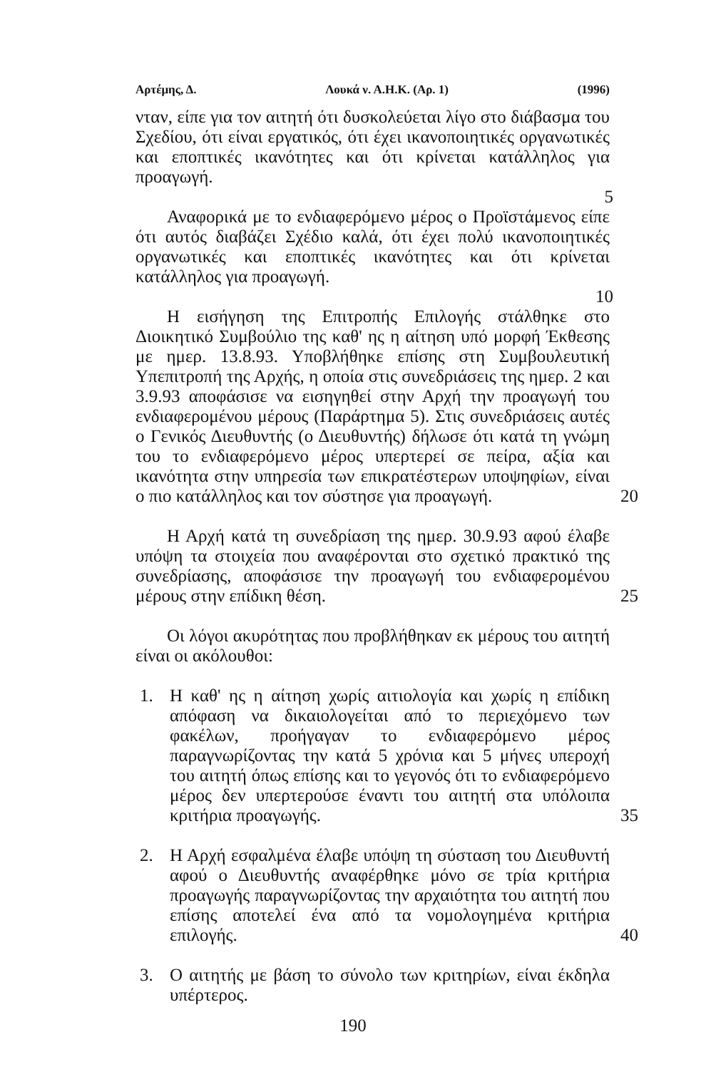Αρτέμης, Δ. Λουκά ν. Α.Η.Κ. (Αρ. 1) (1996)
νταν, είπε για τον αιτητή ότι δυσκολεύεται λίγο στο διάβασμα του Σχεδίου, ότι είναι εργατικός, ότι έχει ικανοποιητικές οργανωτικές και εποπτικές ικανότητες και ότι κρίνεται κατάλληλος για προαγωγή.
5
Αναφορικά με το ενδιαφερόμενο μέρος ο Προϊστάμενος είπε ότι αυτός διαβάζει Σχέδιο καλά, ότι έχει πολύ ικανοποιητικές οργανωτικές και εποπτικές ικανότητες και ότι κρίνεται κατάλληλος για προαγωγή.
10
Η εισήγηση της Επιτροπής Επιλογής στάλθηκε στο Διοικητικό Συμβούλιο της καθ' ης η αίτηση υπό μορφή Έκθεσης με ημερ. 13.8.93. Υποβλήθηκε επίσης στη Συμβουλευτική Υπεπιτροπή της Αρχής, η οποία στις συνεδριάσεις της ημερ. 2 και 3.9.93 αποφάσισε να εισηγηθεί στην Αρχή την προαγωγή του ενδιαφερομένου μέρους (Παράρτημα 5). Στις συνεδριάσεις αυτές ο Γενικός Διευθυντής (ο Διευθυντής) δήλωσε ότι κατά τη γνώμη του το ενδιαφερόμενο μέρος υπερτερεί σε πείρα, αξία και ικανότητα στην υπηρεσία των επικρατέστερων υποψηφίων, είναι ο πιο κατάλληλος και τον σύστησε για προαγωγή. 20
Η Αρχή κατά τη συνεδρίαση της ημερ. 30.9.93 αφού έλαβε υπόψη τα στοιχεία που αναφέρονται στο σχετικό πρακτικό της συνεδρίασης, αποφάσισε την προαγωγή του ενδιαφερομένου μέρους στην επίδικη θέση. 25
Οι λόγοι ακυρότητας που προβλήθηκαν εκ μέρους του αιτητή είναι οι ακόλουθοι:
1. Η καθ' ης η αίτηση χωρίς αιτιολογία και χωρίς η επίδικη απόφαση να δικαιολογείται από το περιεχόμενο των φακέλων, προήγαγαν το ενδιαφερόμενο μέρος παραγνωρίζοντας την κατά 5 χρόνια και 5 μήνες υπεροχή του αιτητή όπως επίσης και το γεγονός ότι το ενδιαφερόμενο μέρος δεν υπερτερούσε έναντι του αιτητή στα υπόλοιπα κριτήρια προαγωγής. 35
2. Η Αρχή εσφαλμένα έλαβε υπόψη τη σύσταση του Διευθυντή αφού ο Διευθυντής αναφέρθηκε μόνο σε τρία κριτήρια προαγωγής παραγνωρίζοντας την αρχαιότητα του αιτητή που επίσης αποτελεί ένα από τα νομολογημένα κριτήρια επιλογής. 40
3. Ο αιτητής με βάση το σύνολο των κριτηρίων, είναι έκδηλα υπέρτερος.
190